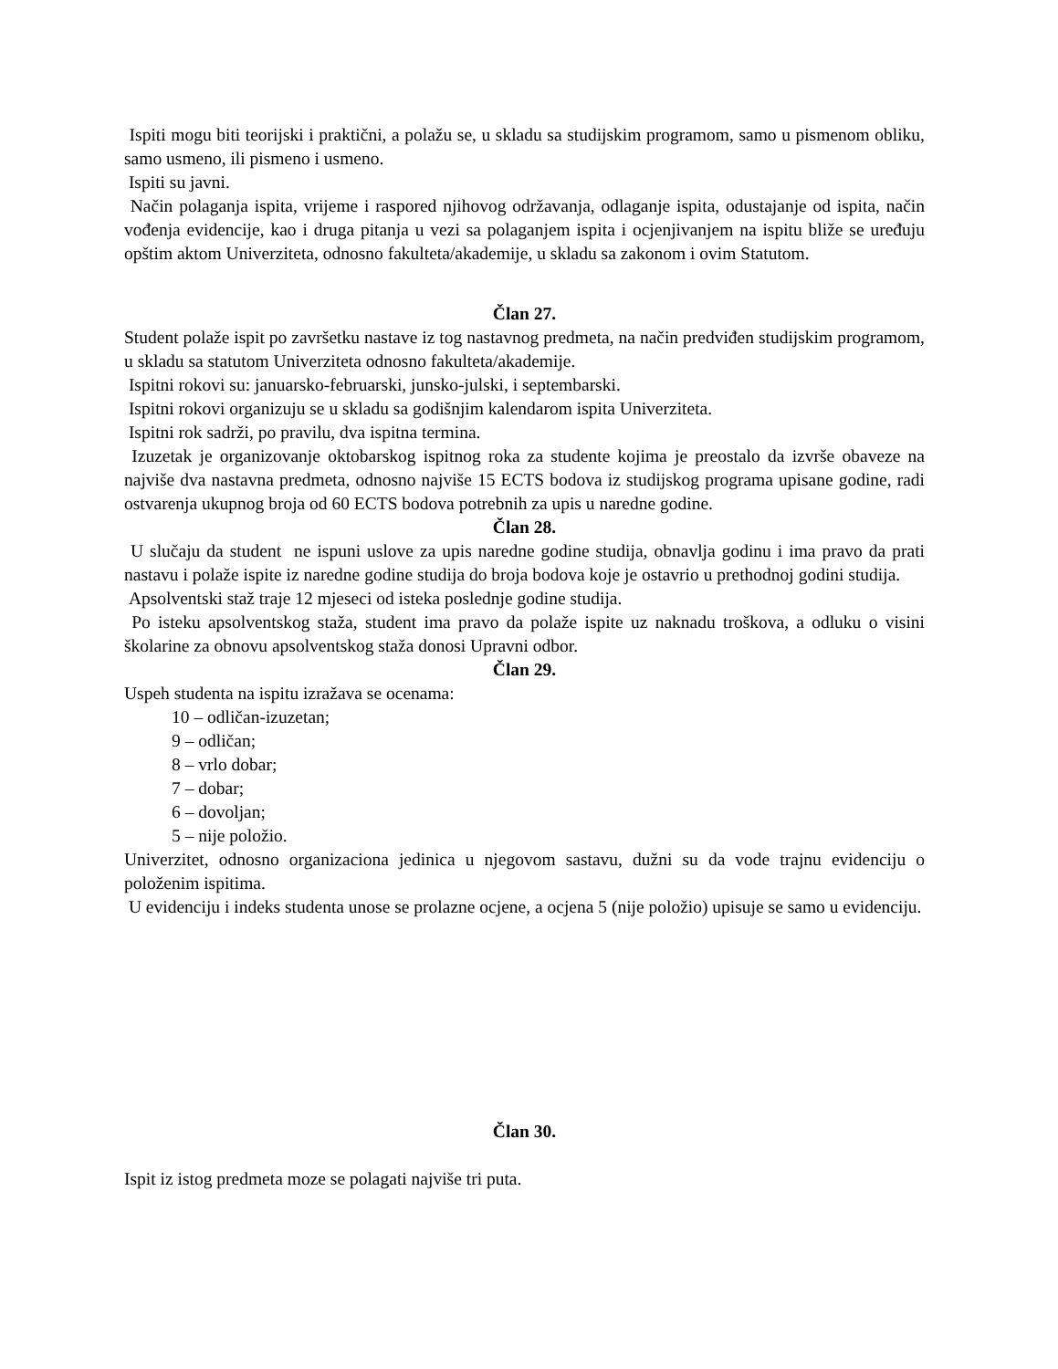Ispiti mogu biti teorijski i praktični, a polažu se, u skladu sa studijskim programom, samo u pismenom obliku, samo usmeno, ili pismeno i usmeno.
Ispiti su javni.
Način polaganja ispita, vrijeme i raspored njihovog održavanja, odlaganje ispita, odustajanje od ispita, način vođenja evidencije, kao i druga pitanja u vezi sa polaganjem ispita i ocjenjivanjem na ispitu bliže se uređuju opštim aktom Univerziteta, odnosno fakulteta/akademije, u skladu sa zakonom i ovim Statutom.
Član 27.
Student polaže ispit po završetku nastave iz tog nastavnog predmeta, na način predviđen studijskim programom, u skladu sa statutom Univerziteta odnosno fakulteta/akademije.
Ispitni rokovi su: januarsko-februarski, junsko-julski, i septembarski.
Ispitni rokovi organizuju se u skladu sa godišnjim kalendarom ispita Univerziteta.
Ispitni rok sadrži, po pravilu, dva ispitna termina.
Izuzetak je organizovanje oktobarskog ispitnog roka za studente kojima je preostalo da izvrše obaveze na najviše dva nastavna predmeta, odnosno najviše 15 ECTS bodova iz studijskog programa upisane godine, radi ostvarenja ukupnog broja od 60 ECTS bodova potrebnih za upis u naredne godine.
Član 28.
U slučaju da student ne ispuni uslove za upis naredne godine studija, obnavlja godinu i ima pravo da prati nastavu i polaže ispite iz naredne godine studija do broja bodova koje je ostavrio u prethodnoj godini studija.
Apsolventski staž traje 12 mjeseci od isteka poslednje godine studija.
Po isteku apsolventskog staža, student ima pravo da polaže ispite uz naknadu troškova, a odluku o visini školarine za obnovu apsolventskog staža donosi Upravni odbor.
Član 29.
Uspeh studenta na ispitu izražava se ocenama:
10 – odličan-izuzetan;
9 – odličan;
8 – vrlo dobar;
7 – dobar;
6 – dovoljan;
5 – nije položio.
Univerzitet, odnosno organizaciona jedinica u njegovom sastavu, dužni su da vode trajnu evidenciju o položenim ispitima.
U evidenciju i indeks studenta unose se prolazne ocjene, a ocjena 5 (nije položio) upisuje se samo u evidenciju.
Član 30.
Ispit iz istog predmeta moze se polagati najviše tri puta.